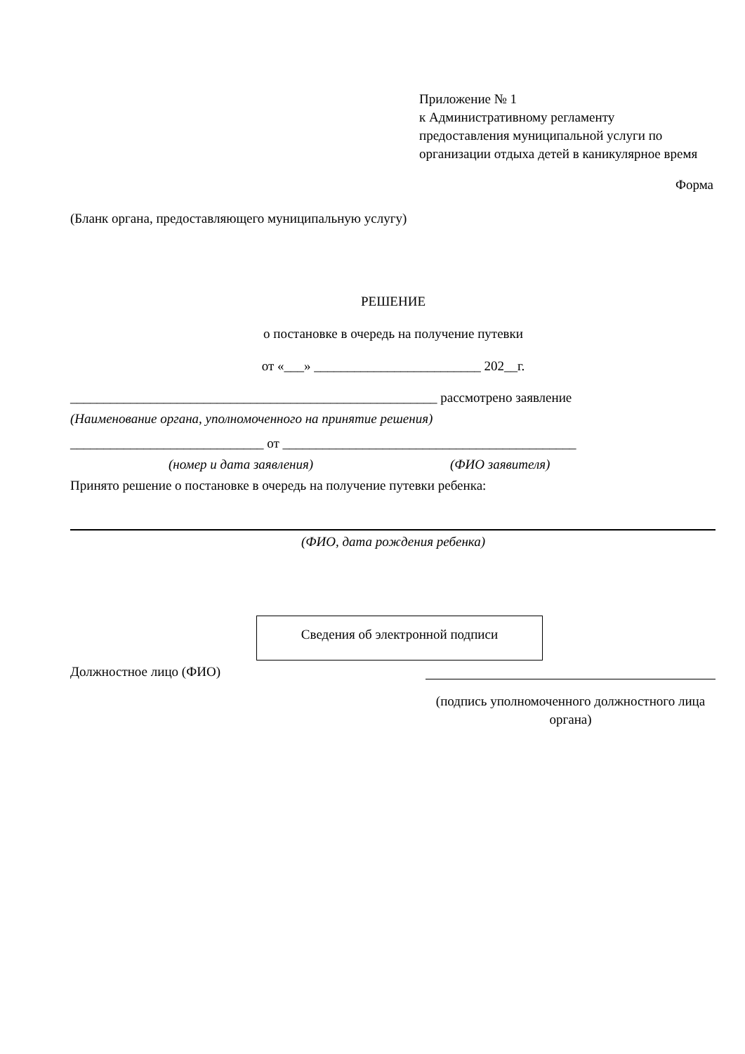Приложение № 1
к Административному регламенту предоставления муниципальной услуги по организации отдыха детей в каникулярное время
Форма
(Бланк органа, предоставляющего муниципальную услугу)
РЕШЕНИЕ
о постановке в очередь на получение путевки
от «___» _________________________ 202__г.
_______________________________________________________ рассмотрено заявление
(Наименование органа, уполномоченного на принятие решения)
_____________________________ от ____________________________________________
(номер и дата заявления) (ФИО заявителя)
Принято решение о постановке в очередь на получение путевки ребенка:
(ФИО, дата рождения ребенка)
Сведения об электронной подписи
Должностное лицо (ФИО)
(подпись уполномоченного должностного лица органа)